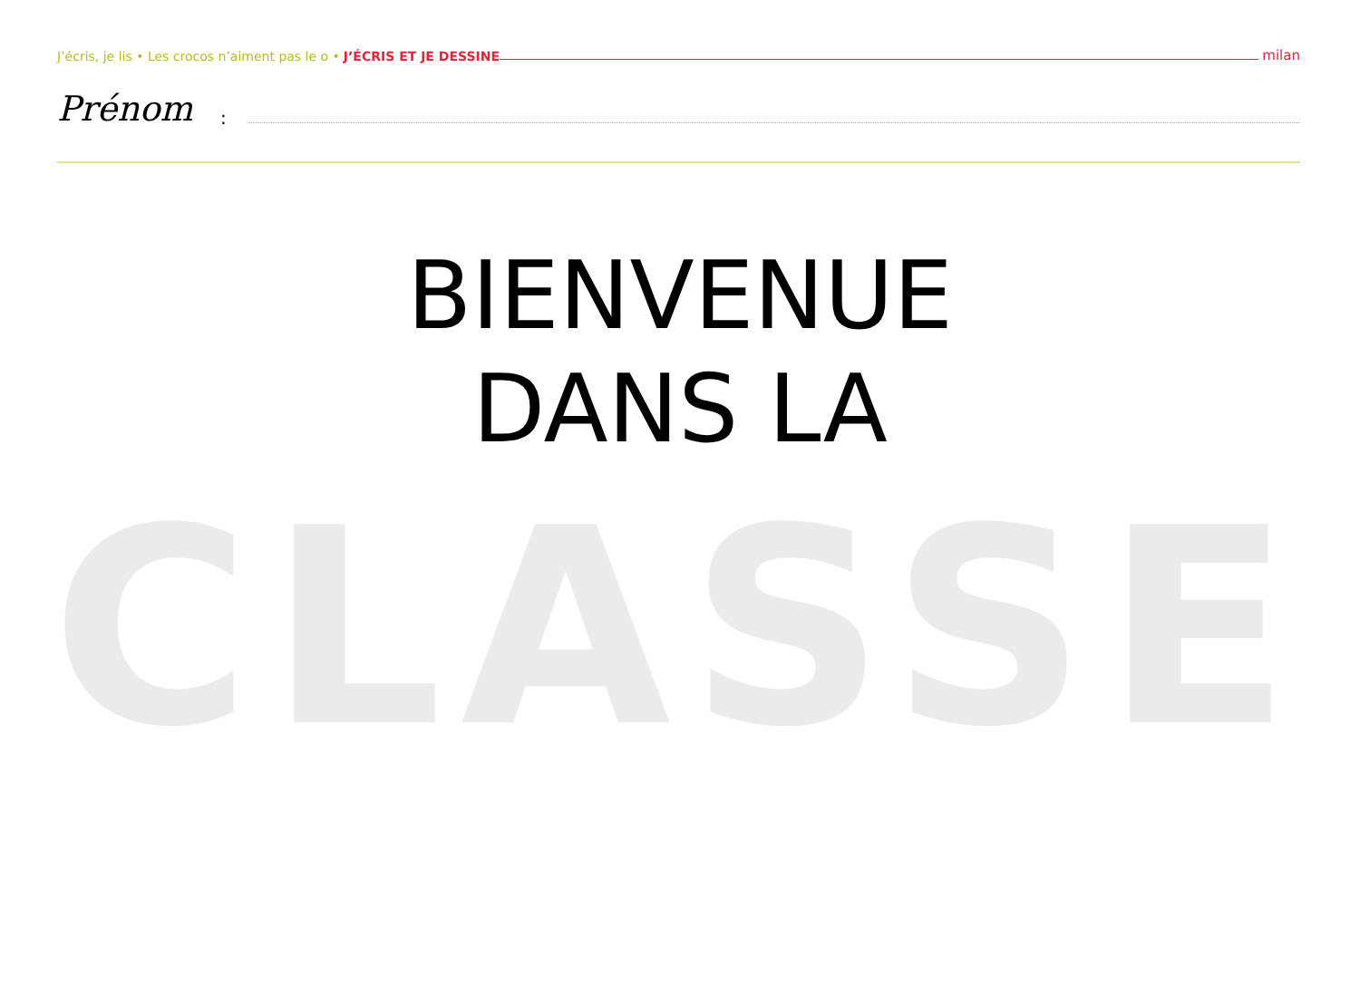J’écris, je lis • Les crocos n’aiment pas le o • J’ÉCRIS ET JE DESSINE milan
Prénom:
BIENVENUE
DANS LA
CLASSE